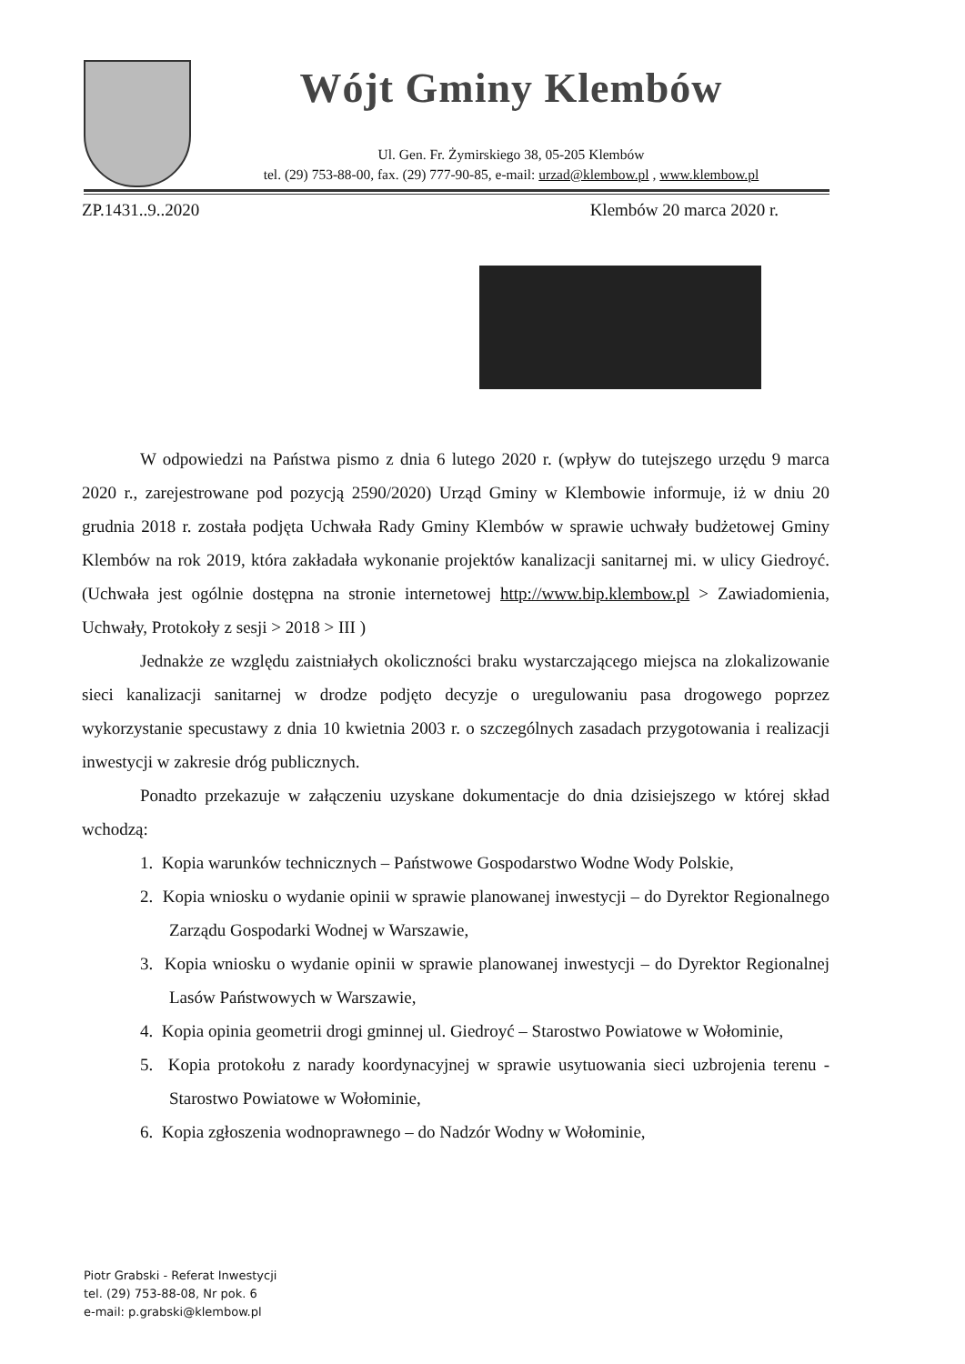Wójt Gminy Klembów
Ul. Gen. Fr. Żymirskiego 38, 05-205 Klembów
tel. (29) 753-88-00, fax. (29) 777-90-85, e-mail: urzad@klembow.pl , www.klembow.pl
ZP.1431..9..2020 Klembów 20 marca 2020 r.
W odpowiedzi na Państwa pismo z dnia 6 lutego 2020 r. (wpływ do tutejszego urzędu 9 marca 2020 r., zarejestrowane pod pozycją 2590/2020) Urząd Gminy w Klembowie informuje, iż w dniu 20 grudnia 2018 r. została podjęta Uchwała Rady Gminy Klembów w sprawie uchwały budżetowej Gminy Klembów na rok 2019, która zakładała wykonanie projektów kanalizacji sanitarnej mi. w ulicy Giedroyć. (Uchwała jest ogólnie dostępna na stronie internetowej http://www.bip.klembow.pl > Zawiadomienia, Uchwały, Protokoły z sesji > 2018 > III )
Jednakże ze względu zaistniałych okoliczności braku wystarczającego miejsca na zlokalizowanie sieci kanalizacji sanitarnej w drodze podjęto decyzje o uregulowaniu pasa drogowego poprzez wykorzystanie specustawy z dnia 10 kwietnia 2003 r. o szczególnych zasadach przygotowania i realizacji inwestycji w zakresie dróg publicznych.
Ponadto przekazuje w załączeniu uzyskane dokumentacje do dnia dzisiejszego w której skład wchodzą:
1. Kopia warunków technicznych – Państwowe Gospodarstwo Wodne Wody Polskie,
2. Kopia wniosku o wydanie opinii w sprawie planowanej inwestycji – do Dyrektor Regionalnego Zarządu Gospodarki Wodnej w Warszawie,
3. Kopia wniosku o wydanie opinii w sprawie planowanej inwestycji – do Dyrektor Regionalnej Lasów Państwowych w Warszawie,
4. Kopia opinia geometrii drogi gminnej ul. Giedroyć – Starostwo Powiatowe w Wołominie,
5. Kopia protokołu z narady koordynacyjnej w sprawie usytuowania sieci uzbrojenia terenu - Starostwo Powiatowe w Wołominie,
6. Kopia zgłoszenia wodnoprawnego – do Nadzór Wodny w Wołominie,
Piotr Grabski - Referat Inwestycji
tel. (29) 753-88-08, Nr pok. 6
e-mail: p.grabski@klembow.pl